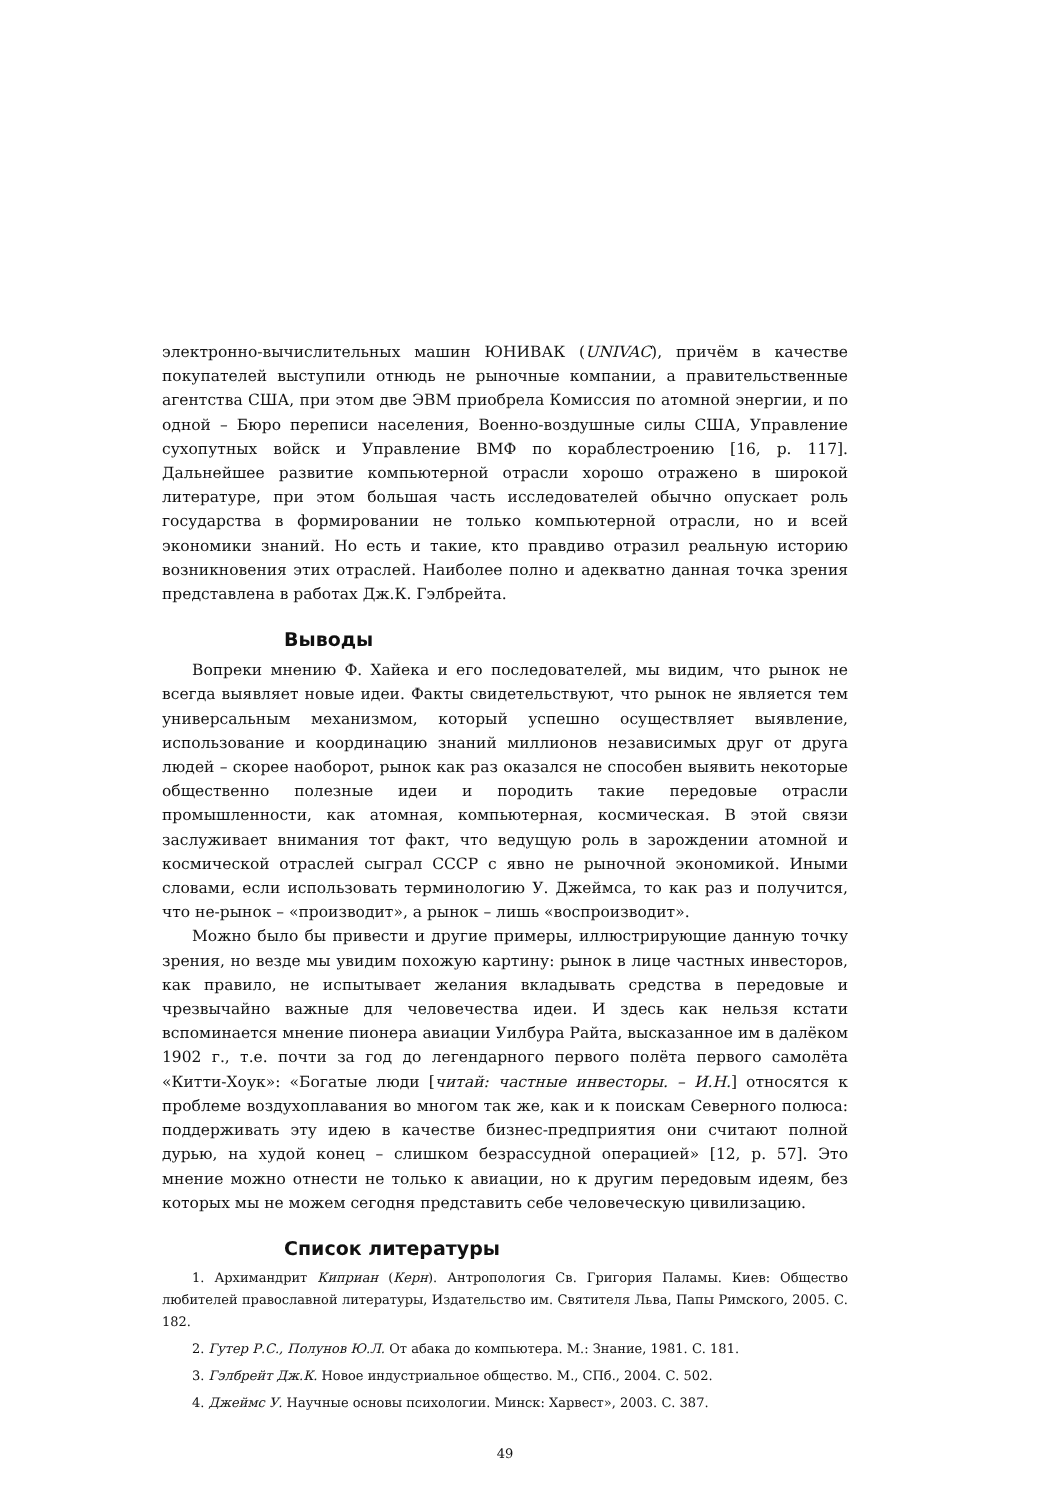электронно-вычислительных машин ЮНИВАК (UNIVAC), причём в качестве покупателей выступили отнюдь не рыночные компании, а правительственные агентства США, при этом две ЭВМ приобрела Комиссия по атомной энергии, и по одной – Бюро переписи населения, Военно-воздушные силы США, Управление сухопутных войск и Управление ВМФ по кораблестроению [16, p. 117]. Дальнейшее развитие компьютерной отрасли хорошо отражено в широкой литературе, при этом большая часть исследователей обычно опускает роль государства в формировании не только компьютерной отрасли, но и всей экономики знаний. Но есть и такие, кто правдиво отразил реальную историю возникновения этих отраслей. Наиболее полно и адекватно данная точка зрения представлена в работах Дж.К. Гэлбрейта.
Выводы
Вопреки мнению Ф. Хайека и его последователей, мы видим, что рынок не всегда выявляет новые идеи. Факты свидетельствуют, что рынок не является тем универсальным механизмом, который успешно осуществляет выявление, использование и координацию знаний миллионов независимых друг от друга людей – скорее наоборот, рынок как раз оказался не способен выявить некоторые общественно полезные идеи и породить такие передовые отрасли промышленности, как атомная, компьютерная, космическая. В этой связи заслуживает внимания тот факт, что ведущую роль в зарождении атомной и космической отраслей сыграл СССР с явно не рыночной экономикой. Иными словами, если использовать терминологию У. Джеймса, то как раз и получится, что не-рынок – «производит», а рынок – лишь «воспроизводит».
Можно было бы привести и другие примеры, иллюстрирующие данную точку зрения, но везде мы увидим похожую картину: рынок в лице частных инвесторов, как правило, не испытывает желания вкладывать средства в передовые и чрезвычайно важные для человечества идеи. И здесь как нельзя кстати вспоминается мнение пионера авиации Уилбура Райта, высказанное им в далёком 1902 г., т.е. почти за год до легендарного первого полёта первого самолёта «Китти-Хоук»: «Богатые люди [читай: частные инвесторы. – И.Н.] относятся к проблеме воздухоплавания во многом так же, как и к поискам Северного полюса: поддерживать эту идею в качестве бизнес-предприятия они считают полной дурью, на худой конец – слишком безрассудной операцией» [12, p. 57]. Это мнение можно отнести не только к авиации, но к другим передовым идеям, без которых мы не можем сегодня представить себе человеческую цивилизацию.
Список литературы
1. Архимандрит Киприан (Керн). Антропология Св. Григория Паламы. Киев: Общество любителей православной литературы, Издательство им. Святителя Льва, Папы Римского, 2005. С. 182.
2. Гутер Р.С., Полунов Ю.Л. От абака до компьютера. М.: Знание, 1981. С. 181.
3. Гэлбрейт Дж.К. Новое индустриальное общество. М., СПб., 2004. С. 502.
4. Джеймс У. Научные основы психологии. Минск: Харвест», 2003. С. 387.
49